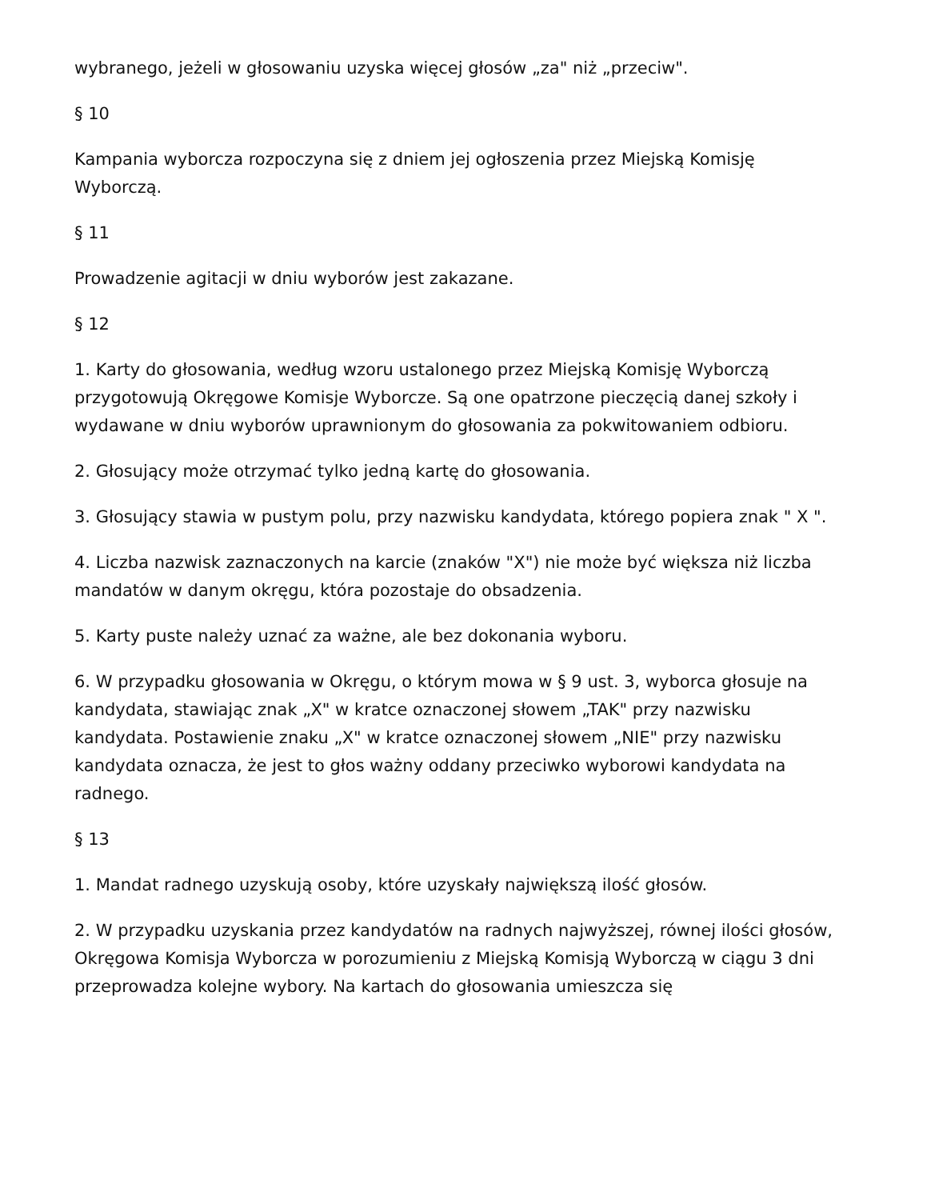wybranego, jeżeli w głosowaniu uzyska więcej głosów „za" niż „przeciw".
§ 10
Kampania wyborcza rozpoczyna się z dniem jej ogłoszenia przez Miejską Komisję Wyborczą.
§ 11
Prowadzenie agitacji w dniu wyborów jest zakazane.
§ 12
1. Karty do głosowania, według wzoru ustalonego przez Miejską Komisję Wyborczą przygotowują Okręgowe Komisje Wyborcze. Są one opatrzone pieczęcią danej szkoły i wydawane w dniu wyborów uprawnionym do głosowania za pokwitowaniem odbioru.
2. Głosujący może otrzymać tylko jedną kartę do głosowania.
3. Głosujący stawia w pustym polu, przy nazwisku kandydata, którego popiera znak " X ".
4. Liczba nazwisk zaznaczonych na karcie (znaków "X") nie może być większa niż liczba mandatów w danym okręgu, która pozostaje do obsadzenia.
5. Karty puste należy uznać za ważne, ale bez dokonania wyboru.
6. W przypadku głosowania w Okręgu, o którym mowa w § 9 ust. 3, wyborca głosuje na kandydata, stawiając znak „X" w kratce oznaczonej słowem „TAK" przy nazwisku kandydata. Postawienie znaku „X" w kratce oznaczonej słowem „NIE" przy nazwisku kandydata oznacza, że jest to głos ważny oddany przeciwko wyborowi kandydata na radnego.
§ 13
1. Mandat radnego uzyskują osoby, które uzyskały największą ilość głosów.
2. W przypadku uzyskania przez kandydatów na radnych najwyższej, równej ilości głosów, Okręgowa Komisja Wyborcza w porozumieniu z Miejską Komisją Wyborczą w ciągu 3 dni przeprowadza kolejne wybory. Na kartach do głosowania umieszcza się